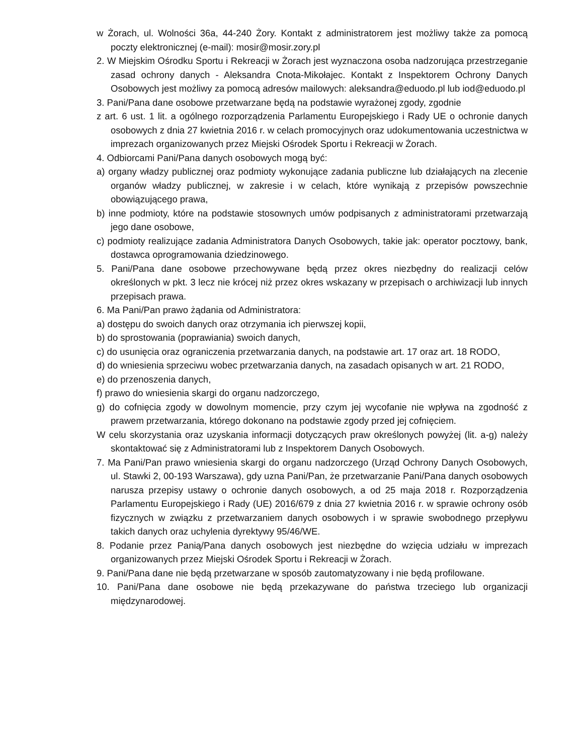w Żorach, ul. Wolności 36a, 44-240 Żory. Kontakt z administratorem jest możliwy także za pomocą poczty elektronicznej (e-mail): mosir@mosir.zory.pl
2. W Miejskim Ośrodku Sportu i Rekreacji w Żorach jest wyznaczona osoba nadzorująca przestrzeganie zasad ochrony danych - Aleksandra Cnota-Mikołajec. Kontakt z Inspektorem Ochrony Danych Osobowych jest możliwy za pomocą adresów mailowych: aleksandra@eduodo.pl lub iod@eduodo.pl
3. Pani/Pana dane osobowe przetwarzane będą na podstawie wyrażonej zgody, zgodnie
z art. 6 ust. 1 lit. a ogólnego rozporządzenia Parlamentu Europejskiego i Rady UE o ochronie danych osobowych z dnia 27 kwietnia 2016 r. w celach promocyjnych oraz udokumentowania uczestnictwa w imprezach organizowanych przez Miejski Ośrodek Sportu i Rekreacji w Żorach.
4. Odbiorcami Pani/Pana danych osobowych mogą być:
a) organy władzy publicznej oraz podmioty wykonujące zadania publiczne lub działających na zlecenie organów władzy publicznej, w zakresie i w celach, które wynikają z przepisów powszechnie obowiązującego prawa,
b) inne podmioty, które na podstawie stosownych umów podpisanych z administratorami przetwarzają jego dane osobowe,
c) podmioty realizujące zadania Administratora Danych Osobowych, takie jak: operator pocztowy, bank, dostawca oprogramowania dziedzinowego.
5. Pani/Pana dane osobowe przechowywane będą przez okres niezbędny do realizacji celów określonych w pkt. 3 lecz nie krócej niż przez okres wskazany w przepisach o archiwizacji lub innych przepisach prawa.
6. Ma Pani/Pan prawo żądania od Administratora:
a) dostępu do swoich danych oraz otrzymania ich pierwszej kopii,
b) do sprostowania (poprawiania) swoich danych,
c) do usunięcia oraz ograniczenia przetwarzania danych, na podstawie art. 17 oraz art. 18 RODO,
d) do wniesienia sprzeciwu wobec przetwarzania danych, na zasadach opisanych w art. 21 RODO,
e) do przenoszenia danych,
f) prawo do wniesienia skargi do organu nadzorczego,
g) do cofnięcia zgody w dowolnym momencie, przy czym jej wycofanie nie wpływa na zgodność z prawem przetwarzania, którego dokonano na podstawie zgody przed jej cofnięciem.
W celu skorzystania oraz uzyskania informacji dotyczących praw określonych powyżej (lit. a-g) należy skontaktować się z Administratorami lub z Inspektorem Danych Osobowych.
7. Ma Pani/Pan prawo wniesienia skargi do organu nadzorczego (Urząd Ochrony Danych Osobowych, ul. Stawki 2, 00-193 Warszawa), gdy uzna Pani/Pan, że przetwarzanie Pani/Pana danych osobowych narusza przepisy ustawy o ochronie danych osobowych, a od 25 maja 2018 r. Rozporządzenia Parlamentu Europejskiego i Rady (UE) 2016/679 z dnia 27 kwietnia 2016 r. w sprawie ochrony osób fizycznych w związku z przetwarzaniem danych osobowych i w sprawie swobodnego przepływu takich danych oraz uchylenia dyrektywy 95/46/WE.
8. Podanie przez Panią/Pana danych osobowych jest niezbędne do wzięcia udziału w imprezach organizowanych przez Miejski Ośrodek Sportu i Rekreacji w Żorach.
9. Pani/Pana dane nie będą przetwarzane w sposób zautomatyzowany i nie będą profilowane.
10. Pani/Pana dane osobowe nie będą przekazywane do państwa trzeciego lub organizacji międzynarodowej.